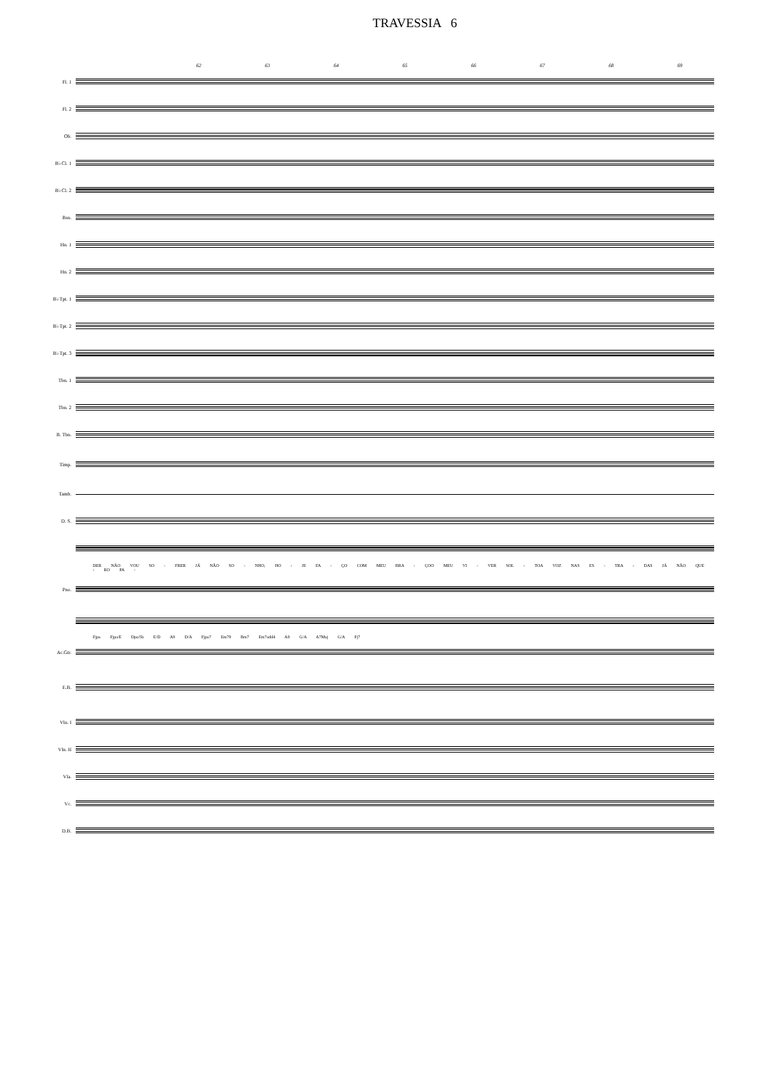TRAVESSIA 6
62 63 64 65 66 67 68 69
Fl. 1
Fl. 2
Ob.
B♭ Cl. 1
B♭ Cl. 2
Bsn.
Hn. 1
Hn. 2
B♭ Tpt. 1
B♭ Tpt. 2
B♭ Tpt. 3
Tbn. 1
Tbn. 2
B. Tbn.
Timp.
Tamb.
D. S.
DER NÃO VOU SO - FRER JÁ NÃO SO - NHO, HO - JE FA - ÇO COM MEU BRA - ÇOO MEU VI - VER SOL - TOA VOZ NAS ES - TRA - DAS JÁ NÃO QUE - RO PA -
Pno.
Fjpa Fjpa/E Dpa/5b E/D A9 D/A Fjpa7 Em79 Bm7 Em7add4 A9 G/A A7Maj G/A Fj7
Ac.Gtr.
E.B.
Vln. I
Vln. II
Vla.
Vc.
D.B.